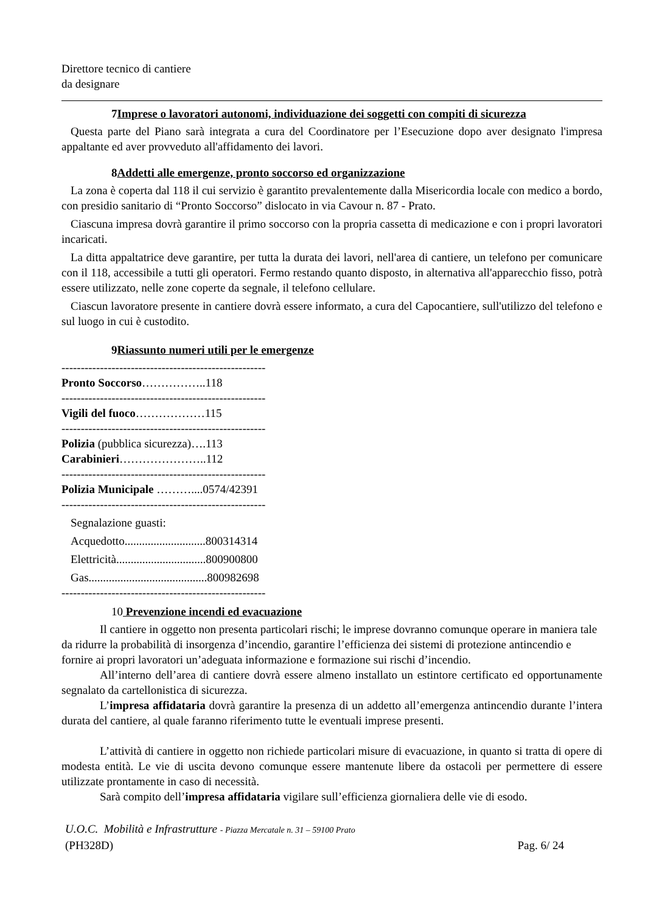Direttore tecnico di cantiere
da designare
7Imprese o lavoratori autonomi, individuazione dei soggetti con compiti di sicurezza
Questa parte del Piano sarà integrata a cura del Coordinatore per l’Esecuzione dopo aver designato l'impresa appaltante ed aver provveduto all'affidamento dei lavori.
8Addetti alle emergenze, pronto soccorso ed organizzazione
La zona è coperta dal 118 il cui servizio è garantito prevalentemente dalla Misericordia locale con medico a bordo, con presidio sanitario di “Pronto Soccorso” dislocato in via Cavour n. 87 - Prato.
Ciascuna impresa dovrà garantire il primo soccorso con la propria cassetta di medicazione e con i propri lavoratori incaricati.
La ditta appaltatrice deve garantire, per tutta la durata dei lavori, nell'area di cantiere, un telefono per comunicare con il 118, accessibile a tutti gli operatori. Fermo restando quanto disposto, in alternativa all'apparecchio fisso, potrà essere utilizzato, nelle zone coperte da segnale, il telefono cellulare.
Ciascun lavoratore presente in cantiere dovrà essere informato, a cura del Capocantiere, sull'utilizzo del telefono e sul luogo in cui è custodito.
9Riassunto numeri utili per le emergenze
-----------------------------------------------------
Pronto Soccorso……………..118
-----------------------------------------------------
Vigili del fuoco………………115
-----------------------------------------------------
Polizia (pubblica sicurezza)….113
Carabinieri…………………..112
-----------------------------------------------------
Polizia Municipale ………....0574/42391
-----------------------------------------------------
Segnalazione guasti:
Acquedotto............................800314314
Elettricità...............................800900800
Gas.........................................800982698
-----------------------------------------------------
10 Prevenzione incendi ed evacuazione
Il cantiere in oggetto non presenta particolari rischi; le imprese dovranno comunque operare in maniera tale da ridurre la probabilità di insorgenza d’incendio, garantire l’efficienza dei sistemi di protezione antincendio e fornire ai propri lavoratori un’adeguata informazione e formazione sui rischi d’incendio.
All’interno dell’area di cantiere dovrà essere almeno installato un estintore certificato ed opportunamente segnalato da cartellonistica di sicurezza.
L’impresa affidataria dovrà garantire la presenza di un addetto all’emergenza antincendio durante l’intera durata del cantiere, al quale faranno riferimento tutte le eventuali imprese presenti.
L’attività di cantiere in oggetto non richiede particolari misure di evacuazione, in quanto si tratta di opere di modesta entità. Le vie di uscita devono comunque essere mantenute libere da ostacoli per permettere di essere utilizzate prontamente in caso di necessità.
Sarà compito dell’impresa affidataria vigilare sull’efficienza giornaliera delle vie di esodo.
U.O.C. Mobilità e Infrastrutture - Piazza Mercatale n. 31 – 59100 Prato
(PH328D) Pag. 6/ 24